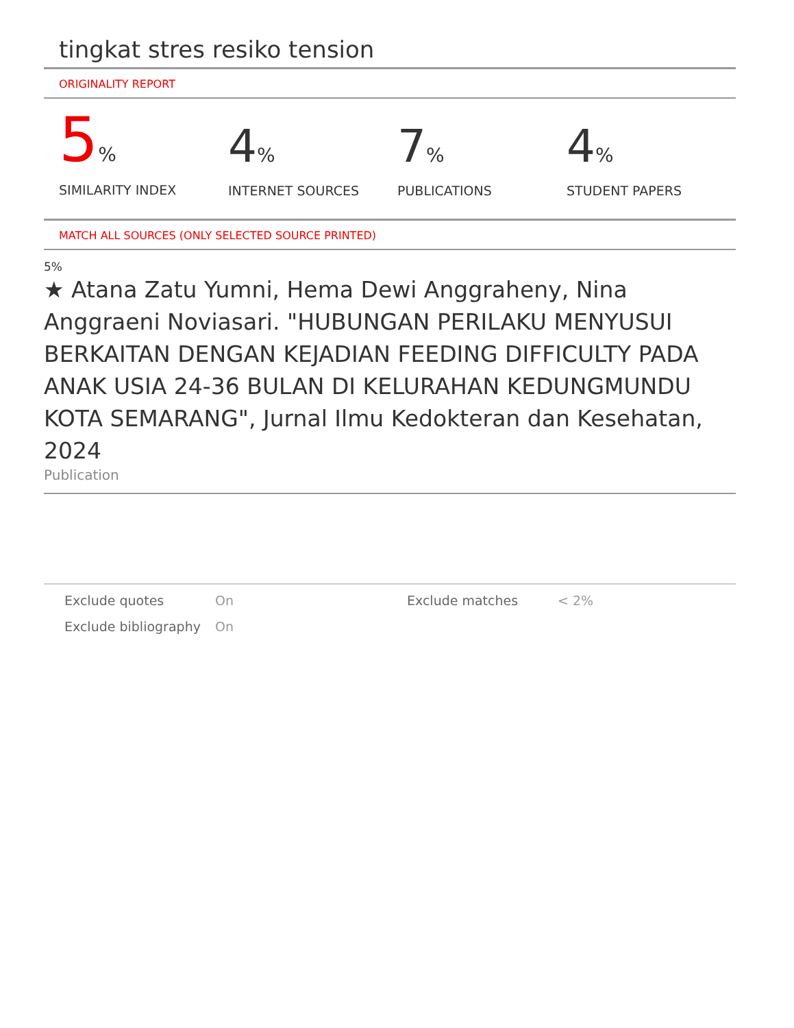tingkat stres resiko tension
ORIGINALITY REPORT
5%
SIMILARITY INDEX
4%
INTERNET SOURCES
7%
PUBLICATIONS
4%
STUDENT PAPERS
MATCH ALL SOURCES (ONLY SELECTED SOURCE PRINTED)
5%
★ Atana Zatu Yumni, Hema Dewi Anggraheny, Nina Anggraeni Noviasari. "HUBUNGAN PERILAKU MENYUSUI BERKAITAN DENGAN KEJADIAN FEEDING DIFFICULTY PADA ANAK USIA 24-36 BULAN DI KELURAHAN KEDUNGMUNDU KOTA SEMARANG", Jurnal Ilmu Kedokteran dan Kesehatan, 2024
Publication
| Exclude quotes | On | Exclude matches | < 2% |
| Exclude bibliography | On | | |